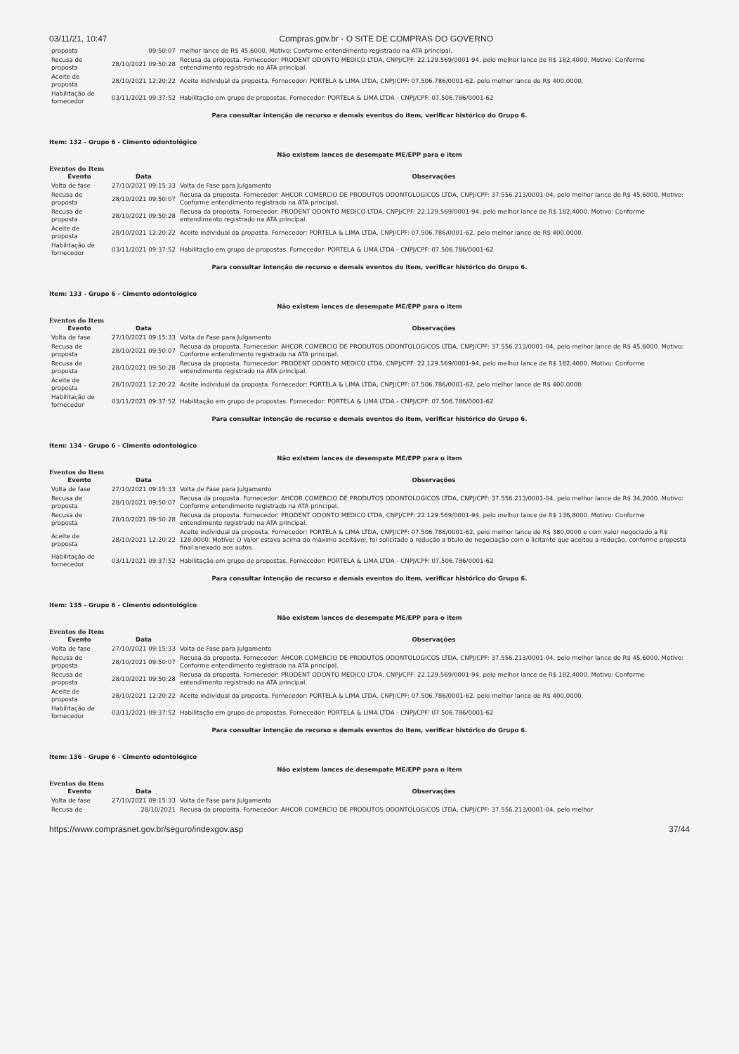03/11/21, 10:47 Compras.gov.br - O SITE DE COMPRAS DO GOVERNO
| proposta | 09:50:07 | melhor lance de R$ 45,6000. Motivo: Conforme entendimento registrado na ATA principal. |
| Recusa de proposta | 28/10/2021 09:50:28 | Recusa da proposta. Fornecedor: PRODENT ODONTO MEDICO LTDA, CNPJ/CPF: 22.129.569/0001-94, pelo melhor lance de R$ 182,4000. Motivo: Conforme entendimento registrado na ATA principal. |
| Aceite de proposta | 28/10/2021 12:20:22 | Aceite individual da proposta. Fornecedor: PORTELA & LIMA LTDA, CNPJ/CPF: 07.506.786/0001-62, pelo melhor lance de R$ 400,0000. |
| Habilitação de fornecedor | 03/11/2021 09:37:52 | Habilitação em grupo de propostas. Fornecedor: PORTELA & LIMA LTDA - CNPJ/CPF: 07.506.786/0001-62 |
Para consultar intenção de recurso e demais eventos do item, verificar histórico do Grupo 6.
Item: 132 - Grupo 6 - Cimento odontológico
Não existem lances de desempate ME/EPP para o item
Eventos do Item
| Evento | Data | Observações |
| --- | --- | --- |
| Volta de fase | 27/10/2021 09:15:33 | Volta de Fase para Julgamento |
| Recusa de proposta | 28/10/2021 09:50:07 | Recusa da proposta. Fornecedor: AHCOR COMERCIO DE PRODUTOS ODONTOLOGICOS LTDA, CNPJ/CPF: 37.556.213/0001-04, pelo melhor lance de R$ 45,6000. Motivo: Conforme entendimento registrado na ATA principal. |
| Recusa de proposta | 28/10/2021 09:50:28 | Recusa da proposta. Fornecedor: PRODENT ODONTO MEDICO LTDA, CNPJ/CPF: 22.129.569/0001-94, pelo melhor lance de R$ 182,4000. Motivo: Conforme entendimento registrado na ATA principal. |
| Aceite de proposta | 28/10/2021 12:20:22 | Aceite individual da proposta. Fornecedor: PORTELA & LIMA LTDA, CNPJ/CPF: 07.506.786/0001-62, pelo melhor lance de R$ 400,0000. |
| Habilitação de fornecedor | 03/11/2021 09:37:52 | Habilitação em grupo de propostas. Fornecedor: PORTELA & LIMA LTDA - CNPJ/CPF: 07.506.786/0001-62 |
Para consultar intenção de recurso e demais eventos do item, verificar histórico do Grupo 6.
Item: 133 - Grupo 6 - Cimento odontológico
Não existem lances de desempate ME/EPP para o item
Eventos do Item
| Evento | Data | Observações |
| --- | --- | --- |
| Volta de fase | 27/10/2021 09:15:33 | Volta de Fase para Julgamento |
| Recusa de proposta | 28/10/2021 09:50:07 | Recusa da proposta. Fornecedor: AHCOR COMERCIO DE PRODUTOS ODONTOLOGICOS LTDA, CNPJ/CPF: 37.556.213/0001-04, pelo melhor lance de R$ 45,6000. Motivo: Conforme entendimento registrado na ATA principal. |
| Recusa de proposta | 28/10/2021 09:50:28 | Recusa da proposta. Fornecedor: PRODENT ODONTO MEDICO LTDA, CNPJ/CPF: 22.129.569/0001-94, pelo melhor lance de R$ 182,4000. Motivo: Conforme entendimento registrado na ATA principal. |
| Aceite de proposta | 28/10/2021 12:20:22 | Aceite individual da proposta. Fornecedor: PORTELA & LIMA LTDA, CNPJ/CPF: 07.506.786/0001-62, pelo melhor lance de R$ 400,0000. |
| Habilitação de fornecedor | 03/11/2021 09:37:52 | Habilitação em grupo de propostas. Fornecedor: PORTELA & LIMA LTDA - CNPJ/CPF: 07.506.786/0001-62 |
Para consultar intenção de recurso e demais eventos do item, verificar histórico do Grupo 6.
Item: 134 - Grupo 6 - Cimento odontológico
Não existem lances de desempate ME/EPP para o item
Eventos do Item
| Evento | Data | Observações |
| --- | --- | --- |
| Volta de fase | 27/10/2021 09:15:33 | Volta de Fase para Julgamento |
| Recusa de proposta | 28/10/2021 09:50:07 | Recusa da proposta. Fornecedor: AHCOR COMERCIO DE PRODUTOS ODONTOLOGICOS LTDA, CNPJ/CPF: 37.556.213/0001-04, pelo melhor lance de R$ 34,2000. Motivo: Conforme entendimento registrado na ATA principal. |
| Recusa de proposta | 28/10/2021 09:50:28 | Recusa da proposta. Fornecedor: PRODENT ODONTO MEDICO LTDA, CNPJ/CPF: 22.129.569/0001-94, pelo melhor lance de R$ 136,8000. Motivo: Conforme entendimento registrado na ATA principal. |
| Aceite de proposta | 28/10/2021 12:20:22 | Aceite individual da proposta. Fornecedor: PORTELA & LIMA LTDA, CNPJ/CPF: 07.506.786/0001-62, pelo melhor lance de R$ 380,0000 e com valor negociado a R$ 128,0000. Motivo: O Valor estava acima do máximo aceitável, foi solicitado a redução a título de negociação com o licitante que aceitou a redução, conforme proposta final anexado aos autos. |
| Habilitação de fornecedor | 03/11/2021 09:37:52 | Habilitação em grupo de propostas. Fornecedor: PORTELA & LIMA LTDA - CNPJ/CPF: 07.506.786/0001-62 |
Para consultar intenção de recurso e demais eventos do item, verificar histórico do Grupo 6.
Item: 135 - Grupo 6 - Cimento odontológico
Não existem lances de desempate ME/EPP para o item
Eventos do Item
| Evento | Data | Observações |
| --- | --- | --- |
| Volta de fase | 27/10/2021 09:15:33 | Volta de Fase para Julgamento |
| Recusa de proposta | 28/10/2021 09:50:07 | Recusa da proposta. Fornecedor: AHCOR COMERCIO DE PRODUTOS ODONTOLOGICOS LTDA, CNPJ/CPF: 37.556.213/0001-04, pelo melhor lance de R$ 45,6000. Motivo: Conforme entendimento registrado na ATA principal. |
| Recusa de proposta | 28/10/2021 09:50:28 | Recusa da proposta. Fornecedor: PRODENT ODONTO MEDICO LTDA, CNPJ/CPF: 22.129.569/0001-94, pelo melhor lance de R$ 182,4000. Motivo: Conforme entendimento registrado na ATA principal. |
| Aceite de proposta | 28/10/2021 12:20:22 | Aceite individual da proposta. Fornecedor: PORTELA & LIMA LTDA, CNPJ/CPF: 07.506.786/0001-62, pelo melhor lance de R$ 400,0000. |
| Habilitação de fornecedor | 03/11/2021 09:37:52 | Habilitação em grupo de propostas. Fornecedor: PORTELA & LIMA LTDA - CNPJ/CPF: 07.506.786/0001-62 |
Para consultar intenção de recurso e demais eventos do item, verificar histórico do Grupo 6.
Item: 136 - Grupo 6 - Cimento odontológico
Não existem lances de desempate ME/EPP para o item
Eventos do Item
| Evento | Data | Observações |
| --- | --- | --- |
| Volta de fase | 27/10/2021 09:15:33 | Volta de Fase para Julgamento |
| Recusa de | 28/10/2021 | Recusa da proposta. Fornecedor: AHCOR COMERCIO DE PRODUTOS ODONTOLOGICOS LTDA, CNPJ/CPF: 37.556.213/0001-04, pelo melhor |
https://www.comprasnet.gov.br/seguro/indexgov.asp 37/44